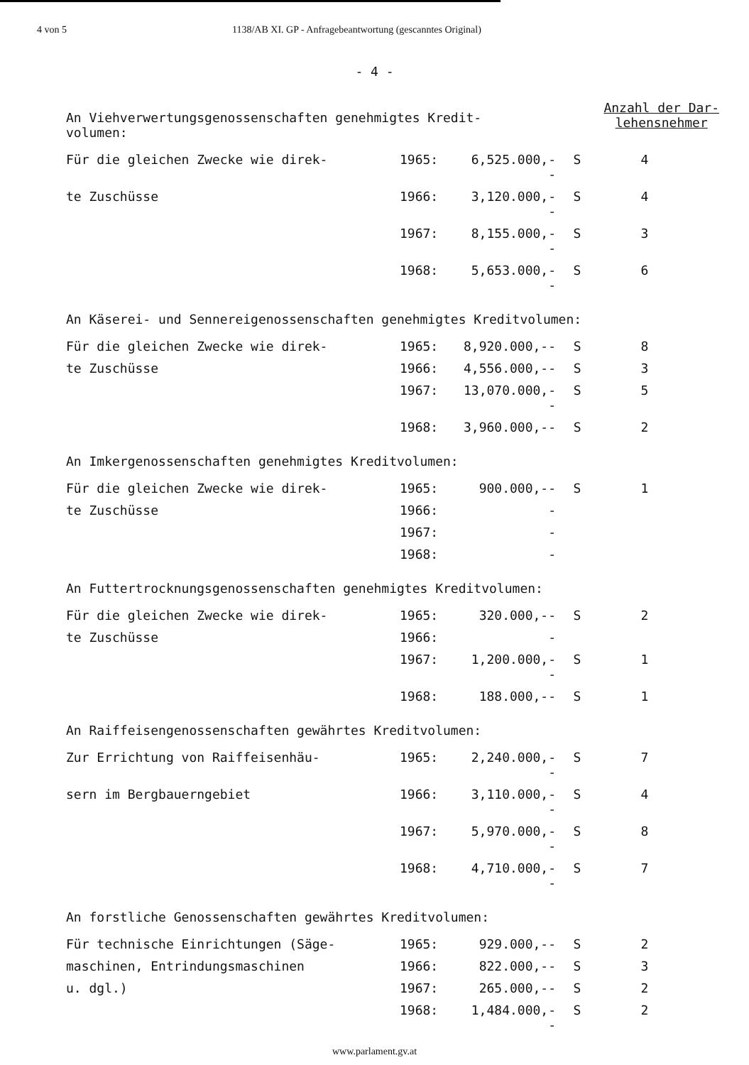4 von 5 1138/AB XI. GP - Anfragebeantwortung (gescanntes Original)
- 4 -
An Viehverwertungsgenossenschaften genehmigtes Kredit-
volumen:
Anzahl der Dar-
lehensnehmer
| Für die gleichen Zwecke wie direk- | 1965: | 6,525.000,-- | S | 4 |
| te Zuschüsse | 1966: | 3,120.000,-- | S | 4 |
| | 1967: | 8,155.000,-- | S | 3 |
| | 1968: | 5,653.000,-- | S | 6 |
An Käserei- und Sennereigenossenschaften genehmigtes Kreditvolumen:
| Für die gleichen Zwecke wie direk- | 1965: | 8,920.000,-- | S | 8 |
| te Zuschüsse | 1966: | 4,556.000,-- | S | 3 |
| | 1967: | 13,070.000,-- | S | 5 |
| | 1968: | 3,960.000,-- | S | 2 |
An Imkergenossenschaften genehmigtes Kreditvolumen:
| Für die gleichen Zwecke wie direk- | 1965: | 900.000,-- | S | 1 |
| te Zuschüsse | 1966: | - | | |
| | 1967: | - | | |
| | 1968: | - | | |
An Futtertrocknungsgenossenschaften genehmigtes Kreditvolumen:
| Für die gleichen Zwecke wie direk- | 1965: | 320.000,-- | S | 2 |
| te Zuschüsse | 1966: | - | | |
| | 1967: | 1,200.000,-- | S | 1 |
| | 1968: | 188.000,-- | S | 1 |
An Raiffeisengenossenschaften gewährtes Kreditvolumen:
| Zur Errichtung von Raiffeisenhäu- | 1965: | 2,240.000,-- | S | 7 |
| sern im Bergbauerngebiet | 1966: | 3,110.000,-- | S | 4 |
| | 1967: | 5,970.000,-- | S | 8 |
| | 1968: | 4,710.000,-- | S | 7 |
An forstliche Genossenschaften gewährtes Kreditvolumen:
| Für technische Einrichtungen (Säge- | 1965: | 929.000,-- | S | 2 |
| maschinen, Entrindungsmaschinen | 1966: | 822.000,-- | S | 3 |
| u. dgl.) | 1967: | 265.000,-- | S | 2 |
| | 1968: | 1,484.000,-- | S | 2 |
www.parlament.gv.at